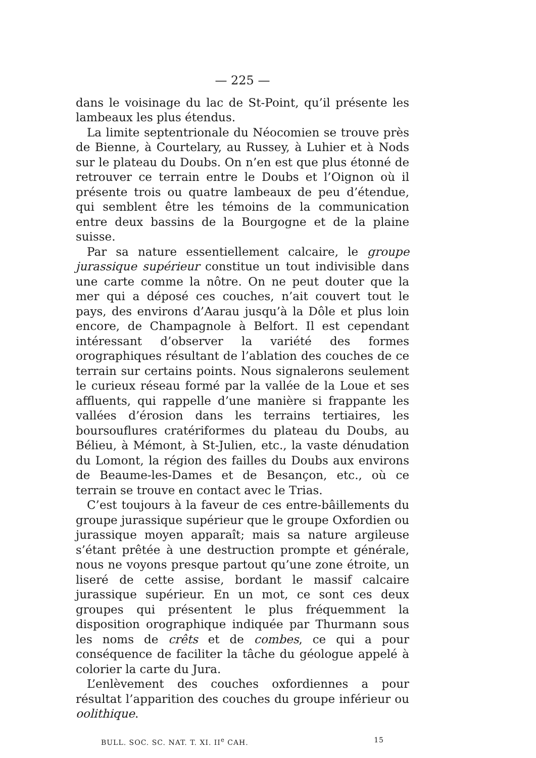— 225 —
dans le voisinage du lac de St-Point, qu’il présente les lambeaux les plus étendus.
La limite septentrionale du Néocomien se trouve près de Bienne, à Courtelary, au Russey, à Luhier et à Nods sur le plateau du Doubs. On n’en est que plus étonné de retrouver ce terrain entre le Doubs et l’Oignon où il présente trois ou quatre lambeaux de peu d’étendue, qui semblent être les témoins de la communication entre deux bassins de la Bourgogne et de la plaine suisse.
Par sa nature essentiellement calcaire, le groupe jurassique supérieur constitue un tout indivisible dans une carte comme la nôtre. On ne peut douter que la mer qui a déposé ces couches, n’ait couvert tout le pays, des environs d’Aarau jusqu’à la Dôle et plus loin encore, de Champagnole à Belfort. Il est cependant intéressant d’observer la variété des formes orographiques résultant de l’ablation des couches de ce terrain sur certains points. Nous signalerons seulement le curieux réseau formé par la vallée de la Loue et ses affluents, qui rappelle d’une manière si frappante les vallées d’érosion dans les terrains tertiaires, les boursouflures cratériformes du plateau du Doubs, au Bélieu, à Mémont, à St-Julien, etc., la vaste dénudation du Lomont, la région des failles du Doubs aux environs de Beaume-les-Dames et de Besançon, etc., où ce terrain se trouve en contact avec le Trias.
C’est toujours à la faveur de ces entre-bâillements du groupe jurassique supérieur que le groupe Oxfordien ou jurassique moyen apparaît; mais sa nature argileuse s’étant prêtée à une destruction prompte et générale, nous ne voyons presque partout qu’une zone étroite, un liseré de cette assise, bordant le massif calcaire jurassique supérieur. En un mot, ce sont ces deux groupes qui présentent le plus fréquemment la disposition orographique indiquée par Thurmann sous les noms de crêts et de combes, ce qui a pour conséquence de faciliter la tâche du géologue appelé à colorier la carte du Jura.
L’enlèvement des couches oxfordiennes a pour résultat l’apparition des couches du groupe inférieur ou oolithique.
BULL. SOC. SC. NAT. T. XI. II<sup>e</sup> CAH. 15